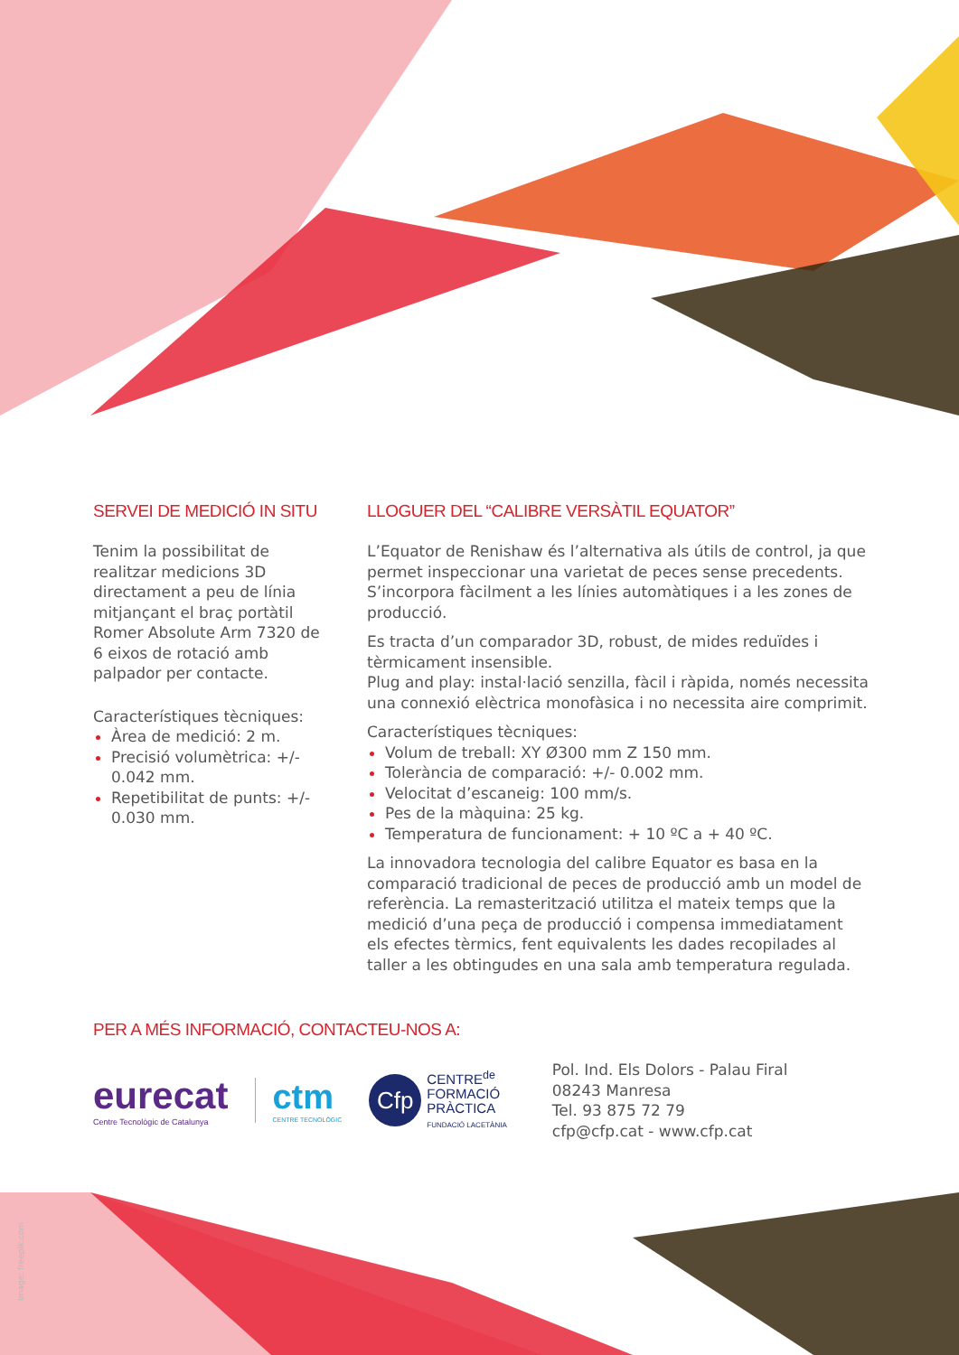SERVEI DE MEDICIÓ IN SITU
Tenim la possibilitat de realitzar medicions 3D directament a peu de línia mitjançant el braç portàtil Romer Absolute Arm 7320 de 6 eixos de rotació amb palpador per contacte.
Característiques tècniques:
Àrea de medició: 2 m.
Precisió volumètrica: +/- 0.042 mm.
Repetibilitat de punts: +/- 0.030 mm.
LLOGUER DEL “CALIBRE VERSÀTIL EQUATOR”
L’Equator de Renishaw és l’alternativa als útils de control, ja que permet inspeccionar una varietat de peces sense precedents. S’incorpora fàcilment a les línies automàtiques i a les zones de producció.
Es tracta d’un comparador 3D, robust, de mides reduïdes i tèrmicament insensible.
Plug and play: instal·lació senzilla, fàcil i ràpida, només necessita una connexió elèctrica monofàsica i no necessita aire comprimit.
Característiques tècniques:
Volum de treball: XY Ø300 mm Z 150 mm.
Tolerància de comparació: +/- 0.002 mm.
Velocitat d’escaneig: 100 mm/s.
Pes de la màquina: 25 kg.
Temperatura de funcionament: + 10 ºC a + 40 ºC.
La innovadora tecnologia del calibre Equator es basa en la comparació tradicional de peces de producció amb un model de referència. La remasterització utilitza el mateix temps que la medició d’una peça de producció i compensa immediatament els efectes tèrmics, fent equivalents les dades recopilades al taller a les obtingudes en una sala amb temperatura regulada.
PER A MÉS INFORMACIÓ, CONTACTEU-NOS A:
eurecat
Centre Tecnològic de Catalunya
ctm
CENTRE TECNOLÒGIC
Cfp
CENTRE<sup>de</sup>
FORMACIÓ
PRÀCTICA
FUNDACIÓ LACETÀNIA
Pol. Ind. Els Dolors - Palau Firal
08243 Manresa
Tel. 93 875 72 79
cfp@cfp.cat - www.cfp.cat
Image: freepik.com